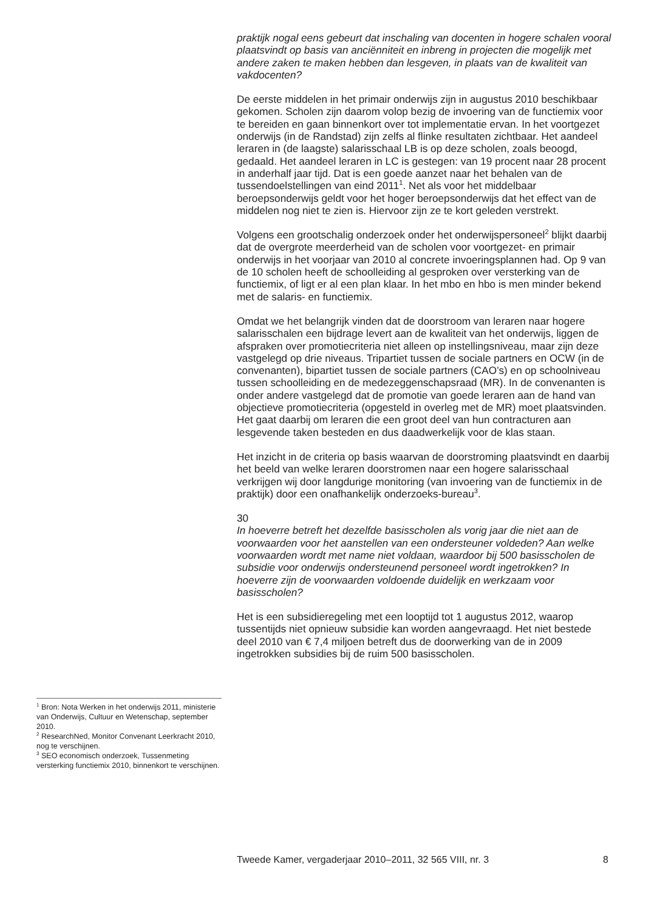praktijk nogal eens gebeurt dat inschaling van docenten in hogere schalen vooral plaatsvindt op basis van anciënniteit en inbreng in projecten die mogelijk met andere zaken te maken hebben dan lesgeven, in plaats van de kwaliteit van vakdocenten?
De eerste middelen in het primair onderwijs zijn in augustus 2010 beschikbaar gekomen. Scholen zijn daarom volop bezig de invoering van de functiemix voor te bereiden en gaan binnenkort over tot implementatie ervan. In het voortgezet onderwijs (in de Randstad) zijn zelfs al flinke resultaten zichtbaar. Het aandeel leraren in (de laagste) salarisschaal LB is op deze scholen, zoals beoogd, gedaald. Het aandeel leraren in LC is gestegen: van 19 procent naar 28 procent in anderhalf jaar tijd. Dat is een goede aanzet naar het behalen van de tussendoelstellingen van eind 2011<sup>1</sup>. Net als voor het middelbaar beroepsonderwijs geldt voor het hoger beroepsonderwijs dat het effect van de middelen nog niet te zien is. Hiervoor zijn ze te kort geleden verstrekt.
Volgens een grootschalig onderzoek onder het onderwijspersoneel<sup>2</sup> blijkt daarbij dat de overgrote meerderheid van de scholen voor voortgezet- en primair onderwijs in het voorjaar van 2010 al concrete invoeringsplannen had. Op 9 van de 10 scholen heeft de schoolleiding al gesproken over versterking van de functiemix, of ligt er al een plan klaar. In het mbo en hbo is men minder bekend met de salaris- en functiemix.
Omdat we het belangrijk vinden dat de doorstroom van leraren naar hogere salarisschalen een bijdrage levert aan de kwaliteit van het onderwijs, liggen de afspraken over promotiecriteria niet alleen op instellingsniveau, maar zijn deze vastgelegd op drie niveaus. Tripartiet tussen de sociale partners en OCW (in de convenanten), bipartiet tussen de sociale partners (CAO’s) en op schoolniveau tussen schoolleiding en de medezeggenschapsraad (MR). In de convenanten is onder andere vastgelegd dat de promotie van goede leraren aan de hand van objectieve promotiecriteria (opgesteld in overleg met de MR) moet plaatsvinden. Het gaat daarbij om leraren die een groot deel van hun contracturen aan lesgevende taken besteden en dus daadwerkelijk voor de klas staan.
Het inzicht in de criteria op basis waarvan de doorstroming plaatsvindt en daarbij het beeld van welke leraren doorstromen naar een hogere salarisschaal verkrijgen wij door langdurige monitoring (van invoering van de functiemix in de praktijk) door een onafhankelijk onderzoeks-bureau<sup>3</sup>.
30
In hoeverre betreft het dezelfde basisscholen als vorig jaar die niet aan de voorwaarden voor het aanstellen van een ondersteuner voldeden? Aan welke voorwaarden wordt met name niet voldaan, waardoor bij 500 basisscholen de subsidie voor onderwijs ondersteunend personeel wordt ingetrokken? In hoeverre zijn de voorwaarden voldoende duidelijk en werkzaam voor basisscholen?
Het is een subsidieregeling met een looptijd tot 1 augustus 2012, waarop tussentijds niet opnieuw subsidie kan worden aangevraagd. Het niet bestede deel 2010 van € 7,4 miljoen betreft dus de doorwerking van de in 2009 ingetrokken subsidies bij de ruim 500 basisscholen.
<sup>1</sup> Bron: Nota Werken in het onderwijs 2011, ministerie van Onderwijs, Cultuur en Wetenschap, september 2010.
<sup>2</sup> ResearchNed, Monitor Convenant Leerkracht 2010, nog te verschijnen.
<sup>3</sup> SEO economisch onderzoek, Tussenmeting versterking functiemix 2010, binnenkort te verschijnen.
Tweede Kamer, vergaderjaar 2010–2011, 32 565 VIII, nr. 3 8